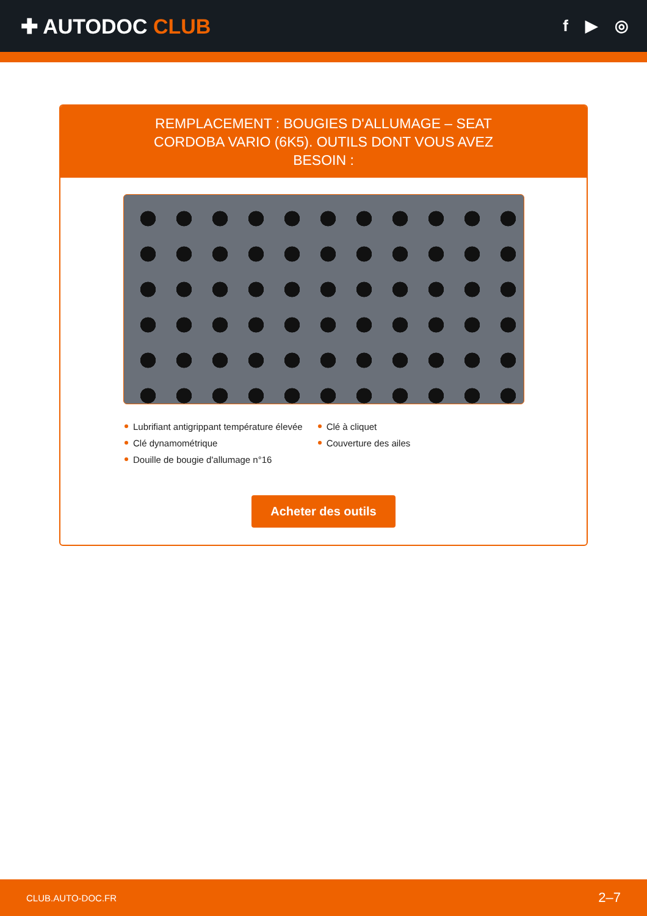✚ AUTODOC CLUB
f ▶ ◎
REMPLACEMENT : BOUGIES D'ALLUMAGE – SEAT CORDOBA VARIO (6K5). OUTILS DONT VOUS AVEZ BESOIN :
Lubrifiant antigrippant température élevée
Clé dynamométrique
Douille de bougie d'allumage n°16
Clé à cliquet
Couverture des ailes
Acheter des outils
CLUB.AUTO-DOC.FR 2–7